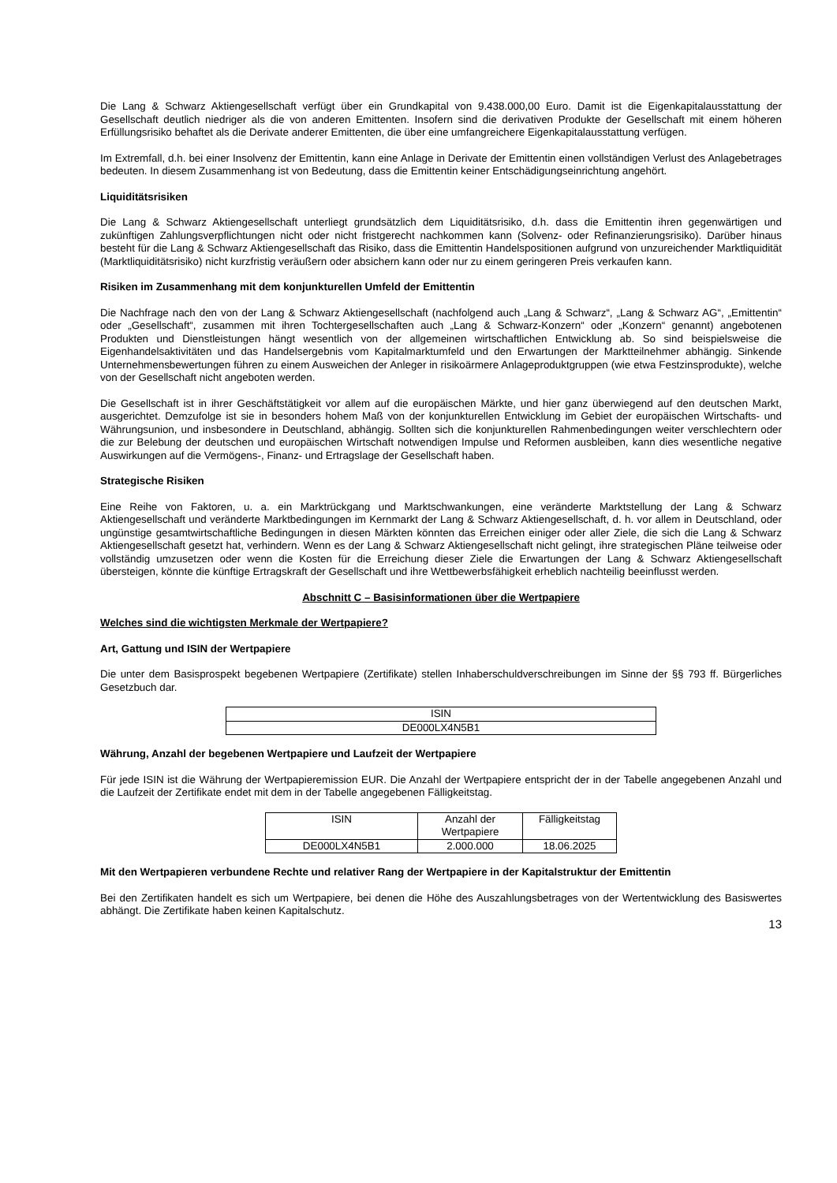Die Lang & Schwarz Aktiengesellschaft verfügt über ein Grundkapital von 9.438.000,00 Euro. Damit ist die Eigen­kapitalausstattung der Gesellschaft deutlich niedriger als die von anderen Emittenten. Insofern sind die derivativen Produkte der Gesellschaft mit einem höheren Erfüllungsrisiko behaftet als die Derivate anderer Emittenten, die über eine umfangreichere Eigenkapitalausstattung verfügen.
Im Extremfall, d.h. bei einer Insolvenz der Emittentin, kann eine Anlage in Derivate der Emittentin einen vollständigen Verlust des Anlagebetrages bedeuten. In diesem Zusammenhang ist von Bedeutung, dass die Emittentin keiner Entschädigungseinrichtung angehört.
Liquiditätsrisiken
Die Lang & Schwarz Aktiengesellschaft unterliegt grundsätzlich dem Liquiditätsrisiko, d.h. dass die Emittentin ihren gegenwärtigen und zukünftigen Zahlungsverpflichtungen nicht oder nicht fristgerecht nachkommen kann (Solvenz- oder Refinanzierungsrisiko). Darüber hinaus besteht für die Lang & Schwarz Aktiengesellschaft das Risiko, dass die Emittentin Handelspositionen aufgrund von unzureichender Marktliquidität (Marktliquiditätsrisiko) nicht kurzfristig veräußern oder absichern kann oder nur zu einem geringeren Preis verkaufen kann.
Risiken im Zusammenhang mit dem konjunkturellen Umfeld der Emittentin
Die Nachfrage nach den von der Lang & Schwarz Aktiengesellschaft (nachfolgend auch „Lang & Schwarz“, „Lang & Schwarz AG“, „Emittentin“ oder „Gesellschaft“, zusammen mit ihren Tochtergesellschaften auch „Lang & Schwarz-Konzern“ oder „Konzern“ genannt) angebotenen Produkten und Dienstleistungen hängt wesentlich von der allgemeinen wirtschaftlichen Entwicklung ab. So sind beispielsweise die Eigenhandelsaktivitäten und das Handelsergebnis vom Kapitalmarktumfeld und den Erwartungen der Marktteilnehmer abhängig. Sinkende Unternehmensbewertungen führen zu einem Ausweichen der Anleger in risikoärmere Anlageproduktgruppen (wie etwa Festzinsprodukte), welche von der Gesellschaft nicht angeboten werden.
Die Gesellschaft ist in ihrer Geschäftstätigkeit vor allem auf die europäischen Märkte, und hier ganz überwiegend auf den deutschen Markt, ausgerichtet. Demzufolge ist sie in besonders hohem Maß von der konjunkturellen Entwicklung im Gebiet der europäischen Wirtschafts- und Währungsunion, und insbesondere in Deutschland, abhängig. Sollten sich die konjunkturellen Rahmenbedingungen weiter verschlechtern oder die zur Belebung der deutschen und europäischen Wirtschaft notwendigen Impulse und Reformen ausbleiben, kann dies wesentliche negative Auswirkungen auf die Vermögens-, Finanz- und Ertragslage der Gesellschaft haben.
Strategische Risiken
Eine Reihe von Faktoren, u. a. ein Marktrückgang und Marktschwankungen, eine veränderte Marktstellung der Lang & Schwarz Aktiengesellschaft und veränderte Marktbedingungen im Kernmarkt der Lang & Schwarz Aktiengesellschaft, d. h. vor allem in Deutschland, oder ungünstige gesamtwirtschaftliche Bedingungen in diesen Märkten könnten das Erreichen einiger oder aller Ziele, die sich die Lang & Schwarz Aktiengesellschaft gesetzt hat, verhindern. Wenn es der Lang & Schwarz Aktiengesellschaft nicht gelingt, ihre strategischen Pläne teilweise oder vollständig umzusetzen oder wenn die Kosten für die Erreichung dieser Ziele die Erwartungen der Lang & Schwarz Aktiengesellschaft übersteigen, könnte die künftige Ertragskraft der Gesellschaft und ihre Wettbewerbsfähigkeit erheblich nachteilig beeinflusst werden.
Abschnitt C – Basisinformationen über die Wertpapiere
Welches sind die wichtigsten Merkmale der Wertpapiere?
Art, Gattung und ISIN der Wertpapiere
Die unter dem Basisprospekt begebenen Wertpapiere (Zertifikate) stellen Inhaberschuldverschreibungen im Sinne der §§ 793 ff. Bürgerliches Gesetzbuch dar.
| ISIN |
| DE000LX4N5B1 |
Währung, Anzahl der begebenen Wertpapiere und Laufzeit der Wertpapiere
Für jede ISIN ist die Währung der Wertpapieremission EUR. Die Anzahl der Wertpapiere entspricht der in der Tabelle angegebenen Anzahl und die Laufzeit der Zertifikate endet mit dem in der Tabelle angegebenen Fälligkeitstag.
| ISIN | Anzahl der Wertpapiere | Fälligkeitstag |
| DE000LX4N5B1 | 2.000.000 | 18.06.2025 |
Mit den Wertpapieren verbundene Rechte und relativer Rang der Wertpapiere in der Kapitalstruktur der Emittentin
Bei den Zertifikaten handelt es sich um Wertpapiere, bei denen die Höhe des Auszahlungsbetrages von der Wertentwicklung des Basiswertes abhängt. Die Zertifikate haben keinen Kapitalschutz.
13